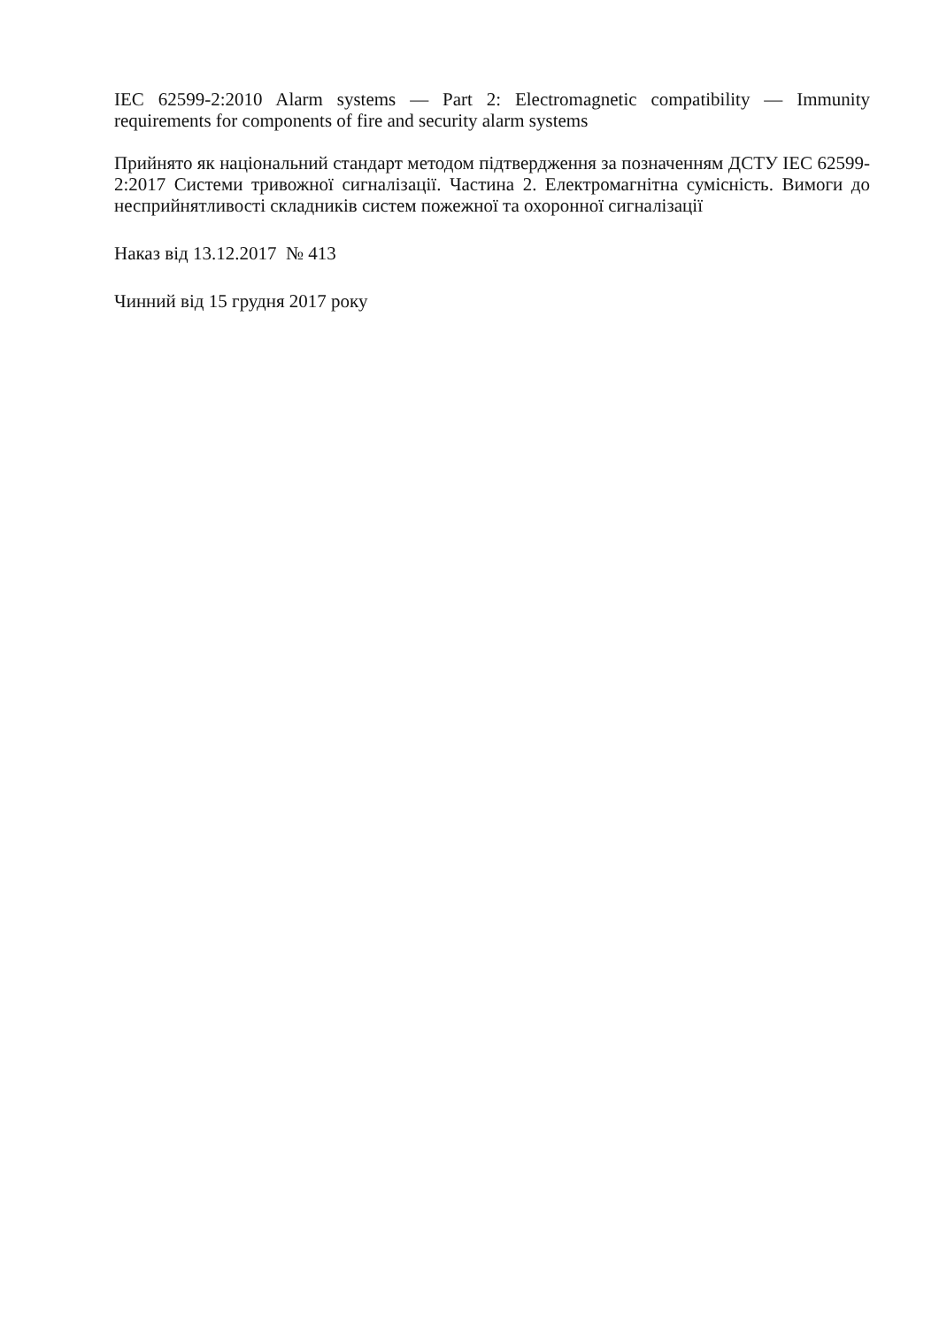IEC 62599-2:2010 Alarm systems — Part 2: Electromagnetic compatibility — Immunity requirements for components of fire and security alarm systems
Прийнято як національний стандарт методом підтвердження за позначенням ДСТУ IEC 62599-2:2017 Системи тривожної сигналізації. Частина 2. Електромагнітна сумісність. Вимоги до несприйнятливості складників систем пожежної та охоронної сигналізації
Наказ від 13.12.2017 № 413
Чинний від 15 грудня 2017 року